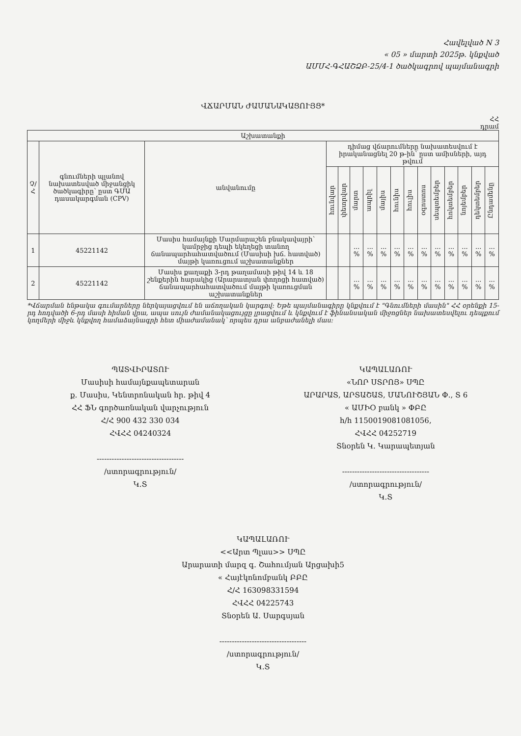Հավելված N 3
« 05 » մարտի 2025թ. կնքված
ԱՄՄՀ-ԳՀԱՇՁԲ-25/4-1 ծածկագրով պայմանագրի
ՎՃԱՐՄԱՆ ԺԱՄԱՆԱԿԱՑՈՒՅՑ*
ՀՀ
դրամ
| Աշխատանքի | | | | | | | | | | | | | | | |
| --- | --- | --- | --- | --- | --- | --- | --- | --- | --- | --- | --- | --- | --- | --- | --- |
| Չ/Հ | գնումների պլանով նախատեսված միջանցիկ ծածկագիրը՝ ըստ ԳՄԱ դասակարգման (CPV) | անվանումը | դիմաց վճարումները նախատեսվում է իրականացնել 20 թ-ին՝ ըստ ամիսների, այդ թվում | | | | | | | | | | | | |
| | | | հունվար | փետրվար | մարտ | ապրիլ | մայիս | հունիս | հուլիս | օգոստոս | սեպտեմբեր | հոկտեմբեր | նոյեմբեր | դեկտեմբեր | Ընդամենը |
| 1 | 45221142 | Մասիս համայնքի Մարմարաշեն բնակավայրի՝ կամրջից դեպի եկեղեցի տանող ճանապարհահատվածում (Մասիսի խճ. հատված) մայթի կառուցում աշխատանքներ | | | ... % | ... % | ... % | ... % | ... % | ... % | ... % | ... % | ... % | ... % | ... % |
| 2 | 45221142 | Մասիս քաղաքի 3-րդ թաղամասի թիվ 14 և 18 շենքերին հարակից (Արարատյան փողոցի հատված) ճանապարհահատվածում մայթի կառուցման աշխատանքներ | | | ... % | ... % | ... % | ... % | ... % | ... % | ... % | ... % | ... % | ... % | ... % |
*Վճարման ենթակա գումարները ներկայացվում են աճողական կարգով: Եթե պայմանագիրը կնքվում է "Գնումների մասին" ՀՀ օրենքի 15-րդ հոդվածի 6-րդ մասի հիման վրա, ապա սույն ժամանակացույցը լրացվում և կնքվում է ֆինանսական միջոցներ նախատեսվելու դեպքում կողմերի միջև կնքվող համաձայնագրի հետ միաժամանակ՝ որպես դրա անբաժանելի մաս:
ՊԱՏՎԻՐԱՏՈՒ
Մասիսի համայնքապետարան
ք. Մասիս, Կենտրոնական հր. թիվ 4
ՀՀ ՖՆ գործառնական վարչություն
Հ/Հ 900 432 330 034
ՀՎՀՀ 04240324
-----------------------------------
/ստորագրություն/
Կ.Տ
ԿԱՊԱԼԱՌՈՒ
«ՆՈՐ ՍՏՐՈՅ» ՍՊԸ
ԱՐԱՐԱՏ, ԱՐՏԱՇԱՏ, ՄԱՆՈՒՇՅԱՆ Փ., Տ 6
« ԱՄԻՕ բանկ » ՓԲԸ
h/h 1150019081081056,
ՀՎՀՀ 04252719
Տնօրեն Կ. Կարապետյան
-----------------------------------
/ստորագրություն/
Կ.Տ
ԿԱՊԱԼԱՌՈՒ
<<Արտ Պլաս>> ՍՊԸ
Արարատի մարզ գ. Շահումյան Արցախի5
« Հայէկոնոմբանկ ԲԲԸ
Հ/Հ 163098331594
ՀՎՀՀ 04225743
Տնօրեն Ա. Սարգսյան
-----------------------------------
/ստորագրություն/
Կ.Տ